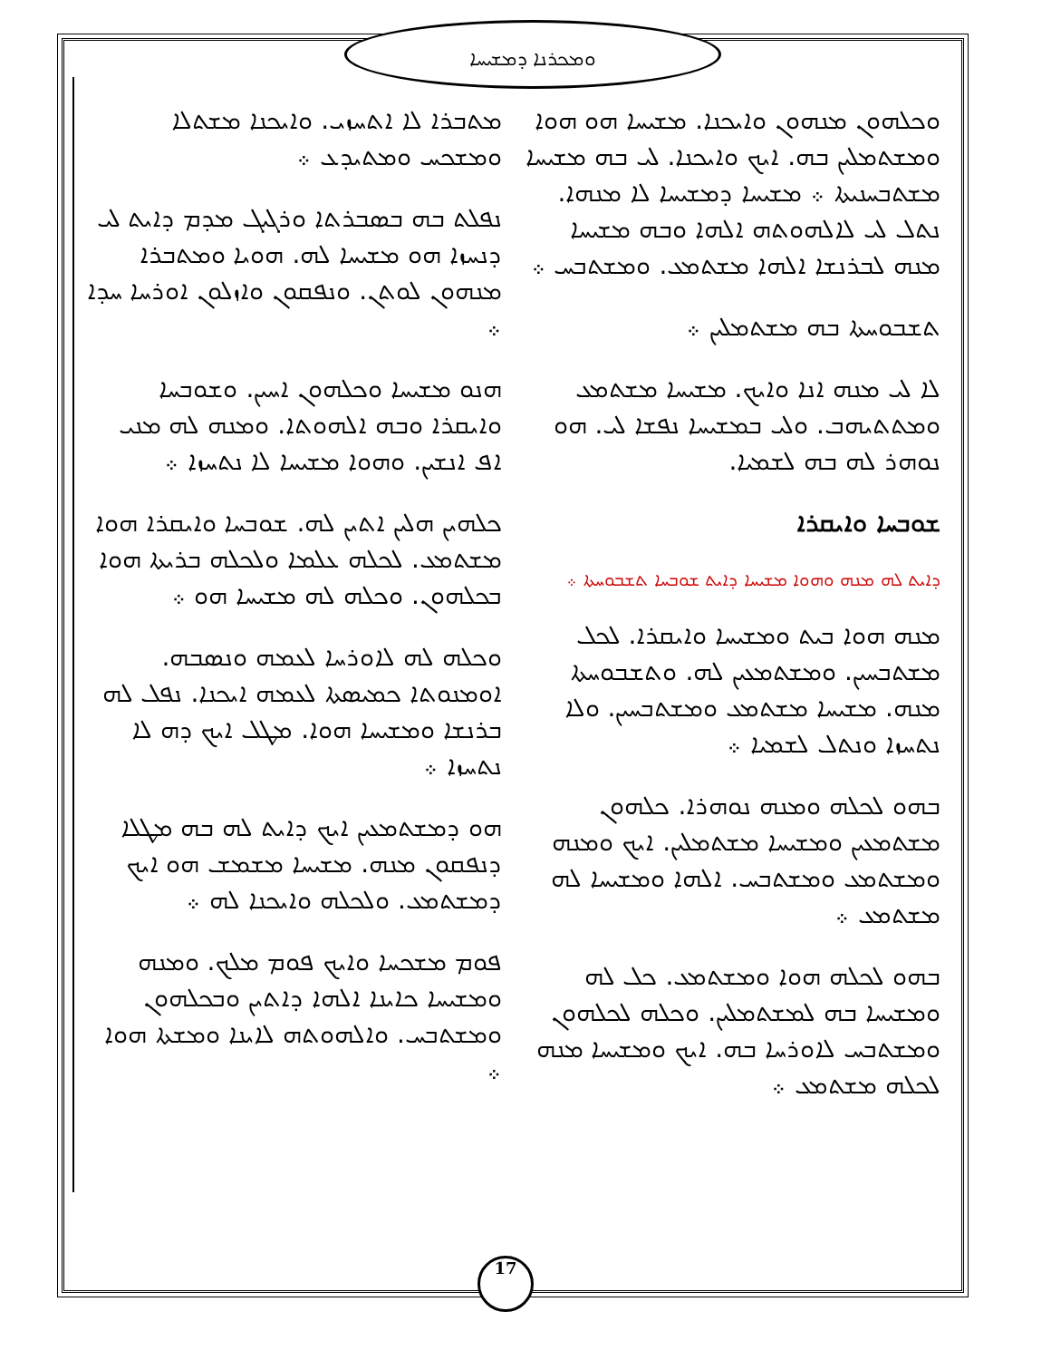ܘܡܟܪܢܐ ܕܡܫܝܚܐ
ܡܬܒܪܐ ܠܐ ܐܬܚܙܝ. ܘܐܝܟܢܐ ܡܫܬܠܐ ܘܡܫܟܚ ܘܡܬܝܕܥ ܀
ܢܦܠܬ ܒܗ ܒܣܒܪܬܐ ܘܪܓܝܓ ܡܕܡ ܕܐܝܬ ܠܝ ܕܢܚܙܐ ܗܘ ܡܫܝܚܐ ܠܗ. ܗܘܝܐ ܘܡܬܒܪܐ ܡܢܗܘܢ ܠܘܬܢ. ܘܢܦܩܘܢ ܘܐܙܠܘܢ ܐܘܪܚܐ ܚܕܐ ܀
ܗܢܘ ܡܫܝܚܐ ܘܟܠܗܘܢ ܐܚܝܢ. ܘܫܘܒܚܐ ܘܐܝܩܪܐ ܘܒܗ ܐܠܗܘܬܐ. ܘܡܢܗ ܠܗ ܡܢܝ ܐܦ ܐܢܫܝܢ. ܘܗܘܐ ܡܫܝܚܐ ܠܐ ܢܬܚܙܐ ܀
ܟܠܗܝܢ ܗܠܝܢ ܐܬܝܢ ܠܗ. ܫܘܒܚܐ ܘܐܝܩܪܐ ܗܘܐ ܡܫܬܡܥ. ܠܟܠܗ ܥܠܡܐ ܘܠܟܠܗ ܒܪܝܬܐ ܗܘܐ ܒܟܠܗܘܢ. ܘܟܠܗ ܠܗ ܡܫܝܚܐ ܗܘ ܀
ܘܟܠܗ ܠܗ ܠܐܘܪܚܐ ܠܥܡܗ ܘܢܣܒܗ. ܐܘܡܢܘܬܐ ܟܡܝܣܬܐ ܠܥܡܗ ܐܝܟܢܐ. ܢܦܠ ܠܗ ܒܪܢܫܐ ܘܡܫܝܚܐ ܗܘܐ. ܡܛܠ ܐܝܟ ܕܗ ܠܐ ܢܬܚܙܐ ܀
ܗܘ ܕܡܫܬܡܥܝܢ ܐܝܟ ܕܐܝܬ ܠܗ ܒܗ ܡܛܠܐ ܕܢܦܩܘܢ ܡܢܗ. ܡܫܝܚܐ ܡܫܡܫ ܗܘ ܐܝܟ ܕܡܫܬܡܥ. ܘܠܟܠܗ ܘܐܝܟܢܐ ܠܗ ܀
ܦܘܡ ܡܫܟܚܐ ܘܐܝܟ ܦܘܡ ܡܠܟ. ܘܡܢܗ ܘܡܫܝܚܐ ܟܐܝܢܐ ܐܠܗܐ ܕܐܬܝܢ ܘܒܟܠܗܘܢ ܘܡܫܬܒܚ. ܘܐܠܗܘܬܗ ܠܐܝܢܐ ܘܡܫܬܐ ܗܘܐ ܀
ܘܟܠܗܘܢ ܡܢܗܘܢ ܘܐܝܟܢܐ. ܡܫܝܚܐ ܗܘ ܗܘܐ ܘܡܫܬܡܠܝܢ ܒܗ. ܐܝܟ ܘܐܝܟܢܐ. ܠܝ ܒܗ ܡܫܝܚܐ ܡܫܬܒܚܢܝܬܐ ܀ ܡܫܝܚܐ ܕܡܫܝܚܐ ܠܐ ܡܢܗܐ. ܢܬܠ ܠܝ ܠܐܠܗܘܬܗ ܐܠܗܐ ܘܒܗ ܡܫܝܚܐ ܡܢܗ ܠܒܪܢܫܐ ܐܠܗܐ ܡܫܬܡܥ. ܘܡܫܬܒܚ ܀
ܬܫܒܘܚܬܐ ܒܗ ܡܫܬܡܠܝܢ ܀
ܠܐ ܠܝ ܡܢܗ ܐܢܐ ܘܐܝܟ. ܡܫܝܚܐ ܡܫܬܡܥ ܘܡܬܬܝܗܒ. ܘܠܝ ܒܡܫܝܚܐ ܢܦܫܐ ܠܝ. ܗܘ ܢܘܗܪ ܠܗ ܒܗ ܠܫܡܝܐ.
ܫܘܒܚܐ ܘܐܝܩܪܐ
ܕܐܝܬ ܠܗ ܡܢܗ ܘܗܘܐ ܡܫܝܚܐ ܕܐܝܬ ܫܘܒܚܐ ܬܫܒܘܚܬܐ ܀
ܡܢܗ ܗܘܐ ܒܝܬ ܘܡܫܝܚܐ ܘܐܝܩܪܐ. ܠܟܠ ܡܫܬܒܚܝܢ. ܘܡܫܬܡܥܝܢ ܠܗ. ܘܬܫܒܘܚܬܐ ܡܢܗ. ܡܫܝܚܐ ܡܫܬܡܥ ܘܡܫܬܒܚܝܢ. ܘܠܐ ܢܬܚܙܐ ܘܢܬܠ ܠܫܡܝܐ ܀
ܒܗܘ ܠܟܠܗ ܘܡܢܗ ܢܘܗܪܐ. ܟܠܗܘܢ ܡܫܬܡܥܝܢ ܘܡܫܝܚܐ ܡܫܬܡܠܝܢ. ܐܝܟ ܘܡܢܗ ܘܡܫܬܡܥ ܘܡܫܬܒܚ. ܐܠܗܐ ܘܡܫܝܚܐ ܠܗ ܡܫܬܡܥ ܀
ܒܗܘ ܠܟܠܗ ܗܘܐ ܘܡܫܬܡܥ. ܟܠ ܠܗ ܘܡܫܝܚܐ ܒܗ ܠܡܫܬܡܠܝܢ. ܘܟܠܗ ܠܟܠܗܘܢ ܘܡܫܬܒܚ ܠܐܘܪܚܐ ܒܗ. ܐܝܟ ܘܡܫܝܚܐ ܡܢܗ ܠܟܠܗ ܡܫܬܡܥ ܀
17